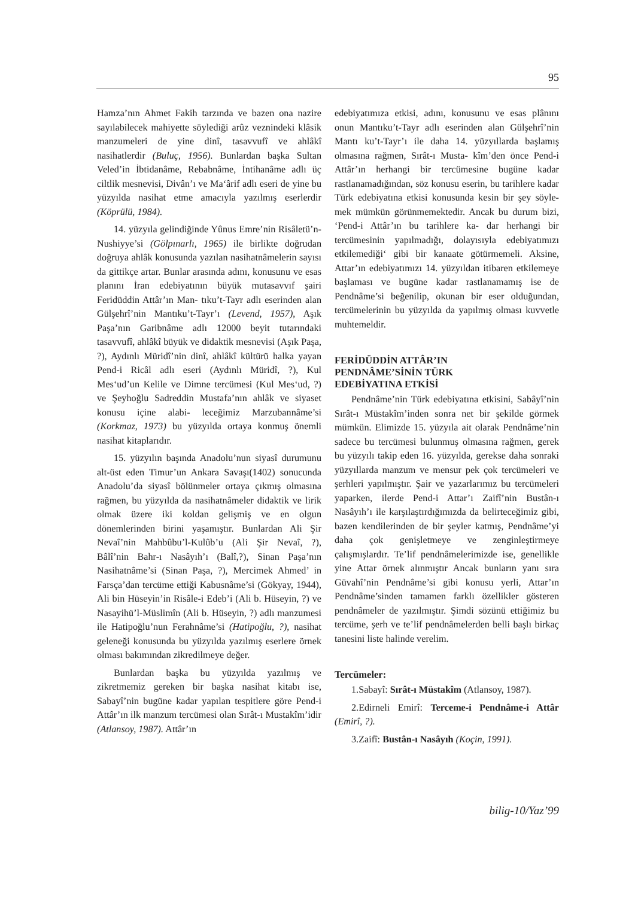95
Hamza’nın Ahmet Fakih tarzında ve bazen ona nazire sayılabilecek mahiyette söylediği arûz vezninde­ki klâsik manzumeleri de yine dinî, tasavvufî ve ahlâkî nasihatlerdir (Buluç, 1956). Bunlardan başka Sultan Veled’in İbtidanâme, Rebabnâme, İntihanâme adlı üç ciltlik mesne­visi, Divân’ı ve Ma‘ârif adlı eseri de yine bu yüzyılda nasihat etme amacıyla yazılmış eserlerdir (Köprülü, 1984).
14. yüzyıla gelindiğinde Yûnus Emre’nin Risâletü’n-Nushiyye’si (Gölpınarlı, 1965) ile bir­likte doğrudan doğruya ahlâk konusunda yazılan nasihatnâmelerin sayısı da gittikçe artar. Bunlar arasında adını, konusunu ve esas planını İran edebiyatının büyük mutasavvıf şairi Feridüddin Attâr’ın Man- tıku’t-Tayr adlı eserinden alan Gülşehrî’nin Mantıku’t-Tayr’ı (Levend, 1957), Aşık Paşa’nın Garibnâme adlı 12000 beyit tutarındaki tasavvufî, ahlâkî büyük ve didaktik mesnevisi (Aşık Paşa, ?), Aydınlı Müridî’nin dinî, ahlâkî kültürü halka yayan Pend-i Ricâl adlı eseri (Aydınlı Müridî, ?), Kul Mes‘ud’un Kelile ve Dimne tercümesi (Kul Mes‘ud, ?) ve Şeyhoğlu Sadreddin Mustafa’nın ahlâk ve siyaset konusu içine alabi- leceğimiz Marzubannâme’si (Korkmaz, 1973) bu yüzyılda ortaya konmuş önemli nasihat kitaplarıdır.
15. yüzyılın başında Anadolu’nun siyasî duru­munu alt-üst eden Timur’un Ankara Savaşı(1402) sonucunda Anadolu’da siyasî bölünmeler ortaya çıkmış olmasına rağmen, bu yüzyılda da nasi­hatnâmeler didaktik ve lirik olmak üzere iki koldan gelişmiş ve en olgun dönemlerinden birini yaşamıştır. Bunlardan Ali Şir Nevaî’nin Mahbûbu’l-Kulûb’u (Ali Şir Nevaî, ?), Bâlî’nin Bahr-ı Nasâyıh’ı (Balî,?), Sinan Paşa’nın Nasihat­nâme’si (Sinan Paşa, ?), Mercimek Ahmed’ in Farsça’dan tercüme ettiği Kabusnâme’si (Gökyay, 1944), Ali bin Hüseyin’in Risâle-i Edeb’i (Ali b. Hüseyin, ?) ve Nasayihü’l-Müslimîn (Ali b. Hüseyin, ?) adlı manzumesi ile Hatipoğlu’nun Ferahnâme’si (Hatipoğlu, ?), nasihat geleneği konusunda bu yüzyılda yazılmış eserlere örnek olması bakımından zikredilmeye değer.
Bunlardan başka bu yüzyılda yazılmış ve zikretmemiz gereken bir başka nasihat kitabı ise, Sabayî’nin bugüne kadar yapılan tespitlere göre Pend-i Attâr’ın ilk manzum tercümesi olan Sırât-ı Mustakîm’idir (Atlansoy, 1987). Attâr’ın
edebiyatımıza etkisi, adını, konusunu ve esas plânını onun Mantıku’t-Tayr adlı eserinden alan Gülşehrî’nin Mantı ku’t-Tayr’ı ile daha 14. yüzyıllarda başlamış olmasına rağmen, Sırât-ı Musta- kîm’den önce Pend-i Attâr’ın herhangi bir tercümesine bugüne kadar rastlanamadığından, söz konusu eserin, bu tarihlere kadar Türk edebiyatına etkisi konusunda kesin bir şey söyle­mek mümkün görünmemektedir. Ancak bu durum bizi, ‘Pend-i Attâr’ın bu tarihlere ka- dar her­hangi bir tercümesinin yapılmadığı, dolayısıyla edebiyatımızı etkilemediği‘ gibi bir kanaate götürmemeli. Aksine, Attar’ın edebiyatımızı 14. yüzyıldan itibaren etkilemeye başlaması ve bugüne kadar rastlanamamış ise de Pendnâme’si beğenilip, okunan bir eser olduğundan, tercüme­lerinin bu yüzyılda da yapılmış olması kuvvetle muhtemeldir.
FERİDÜDDİN ATTÂR’IN
PENDNÂME’SİNİN TÜRK
EDEBİYATINA ETKİSİ
Pendnâme’nin Türk edebiyatına etkisini, Sabâyî’nin Sırât-ı Müstakîm’inden sonra net bir şekilde görmek mümkün. Elimizde 15. yüzyıla ait olarak Pendnâme’nin sadece bu tercümesi bulunmuş olmasına rağmen, gerek bu yüzyılı takip eden 16. yüzyılda, gerekse daha sonraki yüzyıllarda manzum ve mensur pek çok tercümeleri ve şerhleri yapılmıştır. Şair ve yazarlarımız bu tercümeleri yaparken, ilerde Pend-i Attar’ı Zaifî’nin Bustân-ı Nasâyıh’ı ile karşılaştırdığımızda da belirteceğimiz gibi, bazen kendilerinden de bir şeyler katmış, Pendnâme’yi daha çok genişletmeye ve zenginleştirmeye çalışmışlardır. Te’lif pendnâme­lerimizde ise, genellikle yine Attar örnek alınmıştır Ancak bunların yanı sıra Güvahî’nin Pendnâme’si gibi konusu yerli, Attar’ın Pendnâme’sinden tama­men farklı özellikler gösteren pendnâmeler de yazılmıştır. Şimdi sözünü ettiğimiz bu tercüme, şerh ve te’lif pendnâmelerden belli başlı birkaç tanesini liste halinde verelim.
Tercümeler:
1.Sabayî: Sırât-ı Müstakîm (Atlansoy, 1987).
2.Edirneli Emirî: Terceme-i Pendnâme-i Attâr (Emirî, ?).
3.Zaifî: Bustân-ı Nasâyıh (Koçin, 1991).
bilig-10/Yaz’99